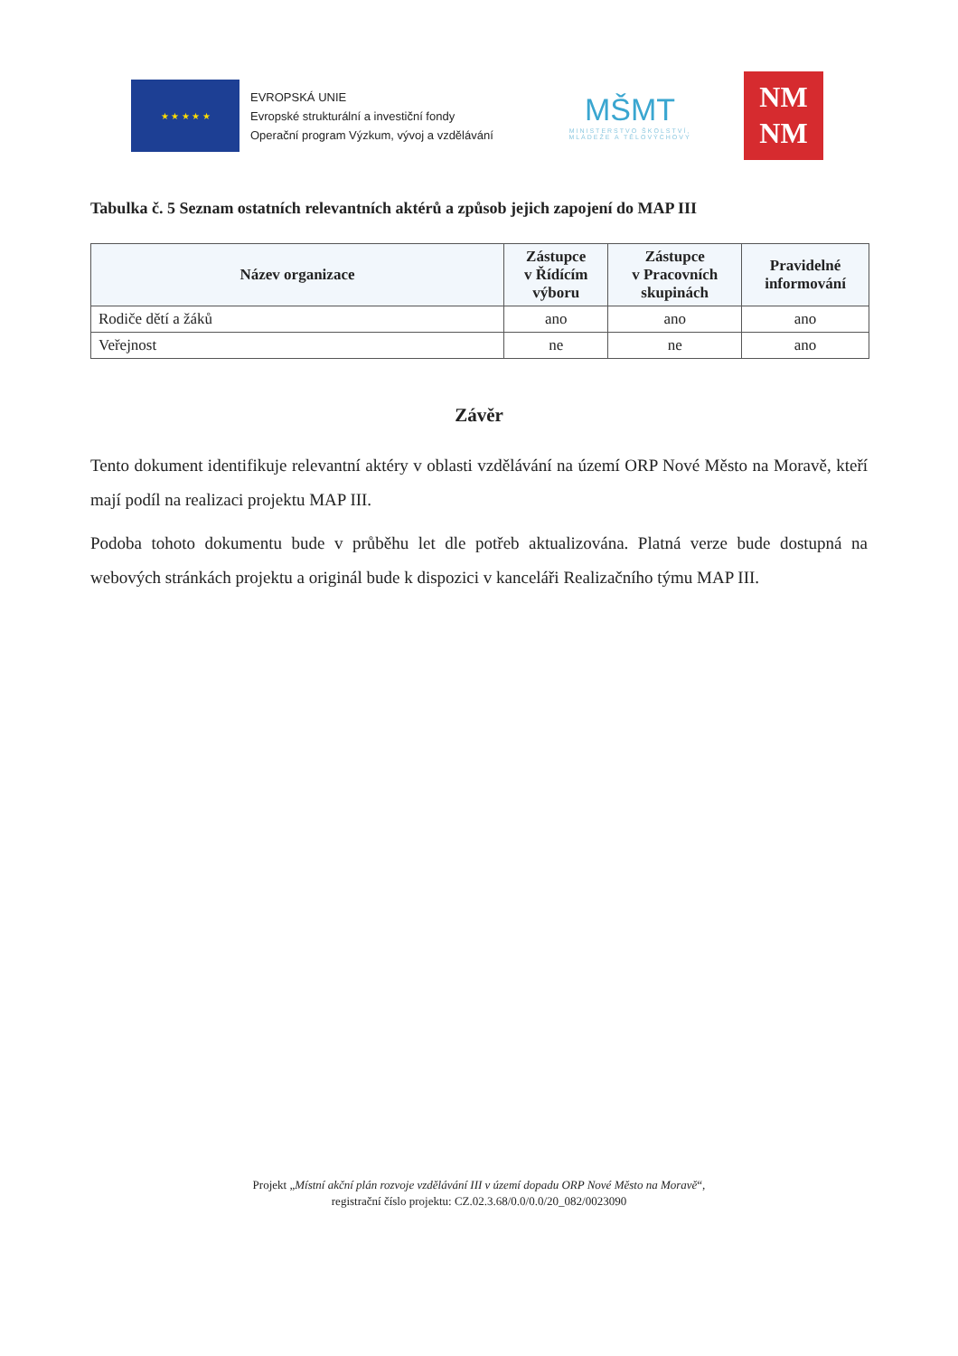★ ★ ★ ★ ★
EVROPSKÁ UNIE
Evropské strukturální a investiční fondy
Operační program Výzkum, vývoj a vzdělávání
MŠMT
MINISTERSTVO ŠKOLSTVÍ,
MLÁDEŽE A TĚLOVÝCHOVY
NM
NM
Tabulka č. 5 Seznam ostatních relevantních aktérů a způsob jejich zapojení do MAP III
| Název organizace | Zástupce v Řídícím výboru | Zástupce v Pracovních skupinách | Pravidelné informování |
| --- | --- | --- | --- |
| Rodiče dětí a žáků | ano | ano | ano |
| Veřejnost | ne | ne | ano |
Závěr
Tento dokument identifikuje relevantní aktéry v oblasti vzdělávání na území ORP Nové Město na Moravě, kteří mají podíl na realizaci projektu MAP III.
Podoba tohoto dokumentu bude v průběhu let dle potřeb aktualizována. Platná verze bude dostupná na webových stránkách projektu a originál bude k dispozici v kanceláři Realizačního týmu MAP III.
Projekt „Místní akční plán rozvoje vzdělávání III v území dopadu ORP Nové Město na Moravě“,
registrační číslo projektu: CZ.02.3.68/0.0/0.0/20_082/0023090